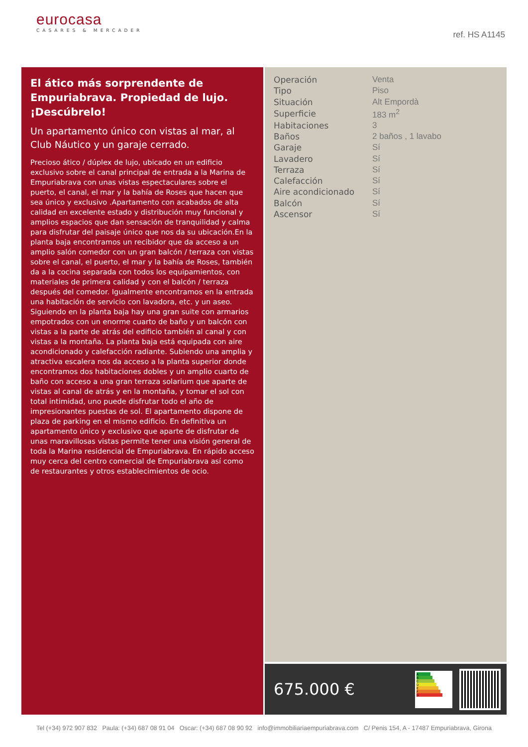eurocasa
CASARES & MERCADER
ref. HS A1145
El ático más sorprendente de Empuriabrava. Propiedad de lujo. ¡Descúbrelo!
Un apartamento único con vistas al mar, al Club Náutico y un garaje cerrado.
Precioso ático / dúplex de lujo, ubicado en un edificio exclusivo sobre el canal principal de entrada a la Marina de Empuriabrava con unas vistas espectaculares sobre el puerto, el canal, el mar y la bahía de Roses que hacen que sea único y exclusivo .Apartamento con acabados de alta calidad en excelente estado y distribución muy funcional y amplios espacios que dan sensación de tranquilidad y calma para disfrutar del paisaje único que nos da su ubicación.En la planta baja encontramos un recibidor que da acceso a un amplio salón comedor con un gran balcón / terraza con vistas sobre el canal, el puerto, el mar y la bahía de Roses, también da a la cocina separada con todos los equipamientos, con materiales de primera calidad y con el balcón / terraza después del comedor. Igualmente encontramos en la entrada una habitación de servicio con lavadora, etc. y un aseo. Siguiendo en la planta baja hay una gran suite con armarios empotrados con un enorme cuarto de baño y un balcón con vistas a la parte de atrás del edificio también al canal y con vistas a la montaña. La planta baja está equipada con aire acondicionado y calefacción radiante. Subiendo una amplia y atractiva escalera nos da acceso a la planta superior donde encontramos dos habitaciones dobles y un amplio cuarto de baño con acceso a una gran terraza solarium que aparte de vistas al canal de atrás y en la montaña, y tomar el sol con total intimidad, uno puede disfrutar todo el año de impresionantes puestas de sol. El apartamento dispone de plaza de parking en el mismo edificio. En definitiva un apartamento único y exclusivo que aparte de disfrutar de unas maravillosas vistas permite tener una visión general de toda la Marina residencial de Empuriabrava. En rápido acceso muy cerca del centro comercial de Empuriabrava así como de restaurantes y otros establecimientos de ocio.
| Operación | Venta |
| Tipo | Piso |
| Situación | Alt Empordà |
| Superficie | 183 m<sup>2</sup> |
| Habitaciones | 3 |
| Baños | 2 baños , 1 lavabo |
| Garaje | Sí |
| Lavadero | Sí |
| Terraza | Sí |
| Calefacción | Sí |
| Aire acondicionado | Sí |
| Balcón | Sí |
| Ascensor | Sí |
675.000 €
A
B
C
D
E
F
G
Tel (+34) 972 907 832 Paula: (+34) 687 08 91 04 Oscar: (+34) 687 08 90 92 info@immobiliariaempuriabrava.com C/ Penis 154, A - 17487 Empuriabrava, Girona